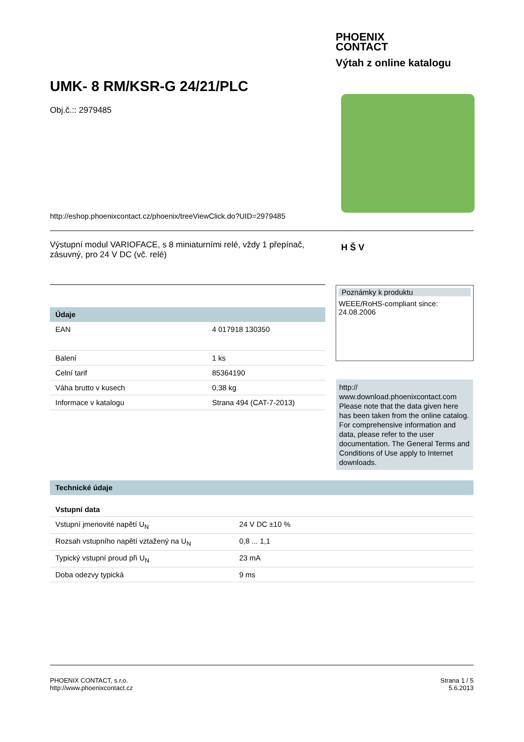PHOENIX
CONTACT
Výtah z online katalogu
UMK- 8 RM/KSR-G 24/21/PLC
Obj.č.:: 2979485
http://eshop.phoenixcontact.cz/phoenix/treeViewClick.do?UID=2979485
Výstupní modul VARIOFACE, s 8 miniaturními relé, vždy 1 přepínač, zásuvný, pro 24 V DC (vč. relé)
H Š V
| Údaje | |
| --- | --- |
| EAN | 4 017918 130350 |
| Balení | 1 ks |
| Celní tarif | 85364190 |
| Váha brutto v kusech | 0,38 kg |
| Informace v katalogu | Strana 494 (CAT-7-2013) |
Poznámky k produktu
WEEE/RoHS-compliant since:
24.08.2006
http://
www.download.phoenixcontact.com
Please note that the data given here has been taken from the online catalog. For comprehensive information and data, please refer to the user documentation. The General Terms and Conditions of Use apply to Internet downloads.
| Technické údaje | |
| --- | --- |
| Vstupní data | |
| Vstupní jmenovité napětí U<sub>N</sub> | 24 V DC ±10 % |
| Rozsah vstupního napětí vztažený na U<sub>N</sub> | 0,8 ... 1,1 |
| Typický vstupní proud při U<sub>N</sub> | 23 mA |
| Doba odezvy typická | 9 ms |
PHOENIX CONTACT, s.r.o.
http://www.phoenixcontact.cz
Strana 1 / 5
5.6.2013